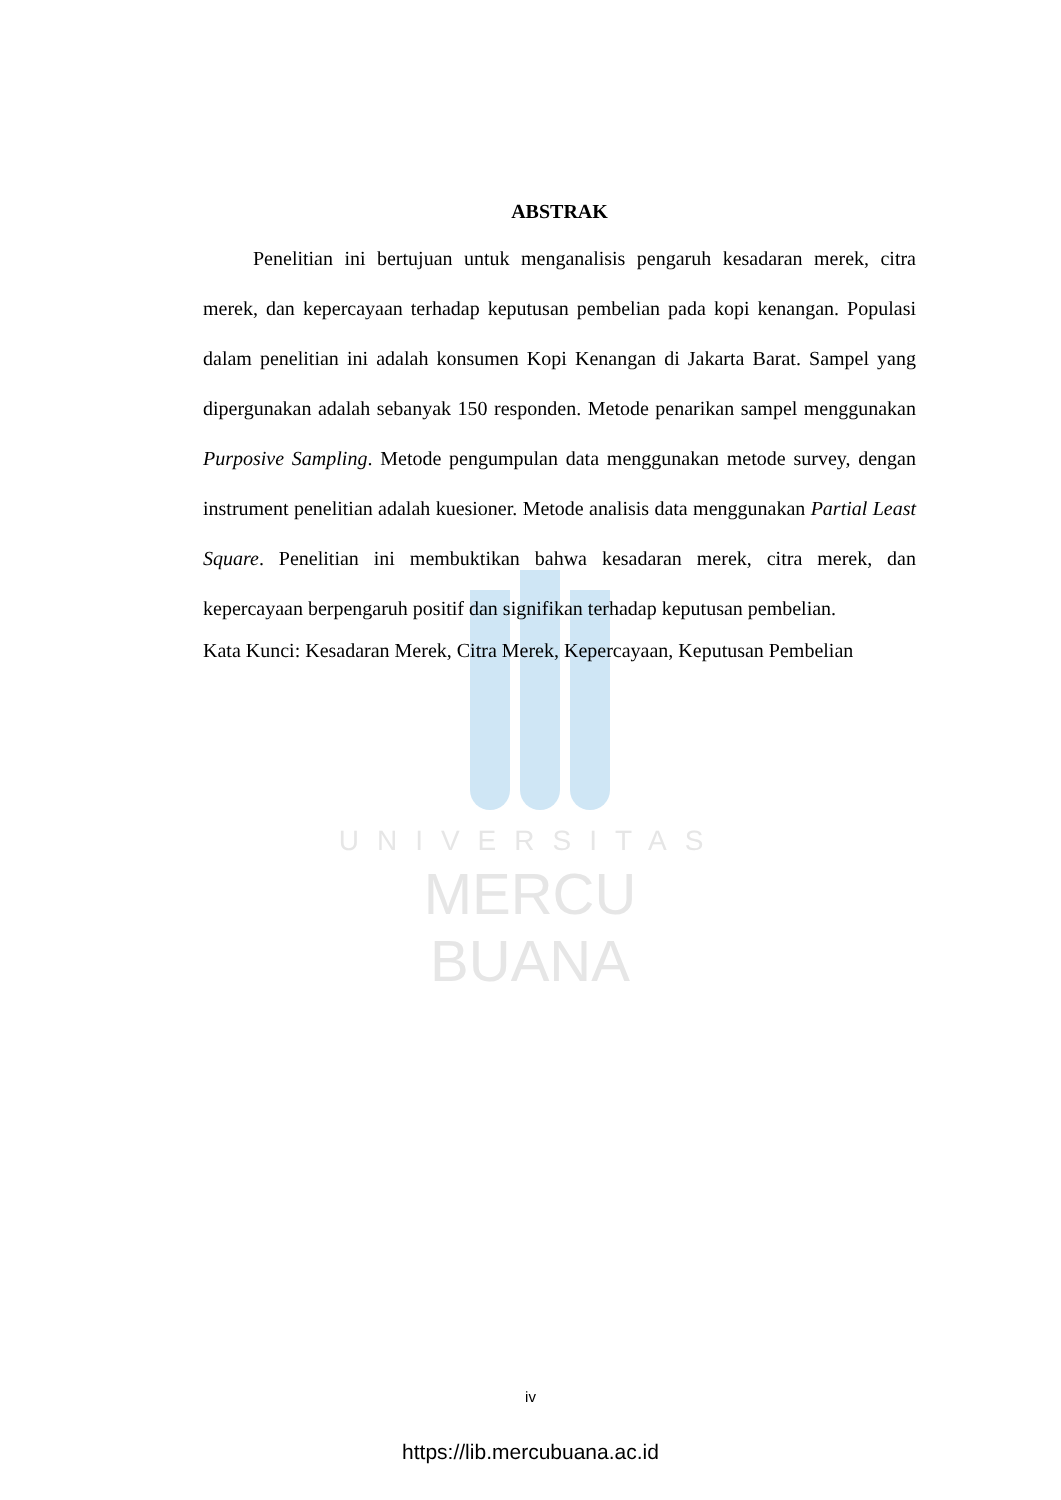UNIVERSITAS
MERCU BUANA
ABSTRAK
Penelitian ini bertujuan untuk menganalisis pengaruh kesadaran merek, citra merek, dan kepercayaan terhadap keputusan pembelian pada kopi kenangan. Populasi dalam penelitian ini adalah konsumen Kopi Kenangan di Jakarta Barat. Sampel yang dipergunakan adalah sebanyak 150 responden. Metode penarikan sampel menggunakan Purposive Sampling. Metode pengumpulan data menggunakan metode survey, dengan instrument penelitian adalah kuesioner. Metode analisis data menggunakan Partial Least Square. Penelitian ini membuktikan bahwa kesadaran merek, citra merek, dan kepercayaan berpengaruh positif dan signifikan terhadap keputusan pembelian.
Kata Kunci: Kesadaran Merek, Citra Merek, Kepercayaan, Keputusan Pembelian
iv
https://lib.mercubuana.ac.id